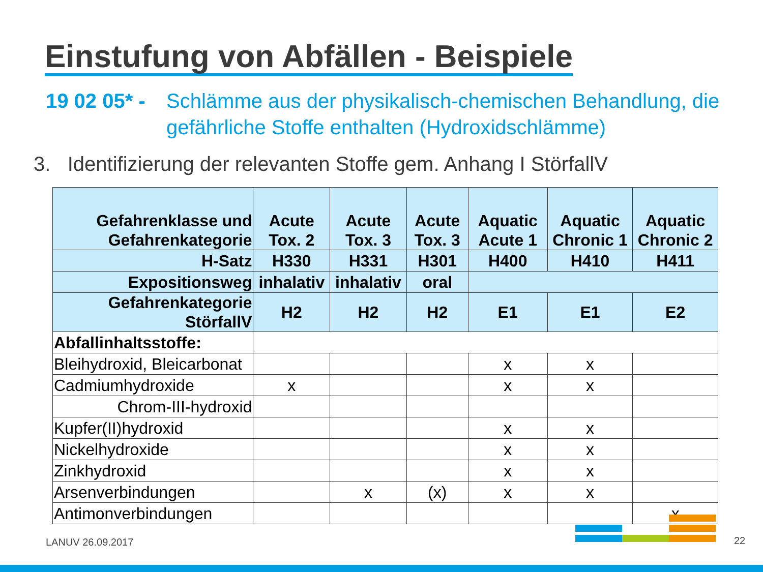Einstufung von Abfällen - Beispiele
19 02 05* - Schlämme aus der physikalisch-chemischen Behandlung, die gefährliche Stoffe enthalten (Hydroxidschlämme)
3. Identifizierung der relevanten Stoffe gem. Anhang I StörfallV
| Gefahrenklasse und Gefahrenkategorie | Acute Tox. 2 | Acute Tox. 3 | Acute Tox. 3 | Aquatic Acute 1 | Aquatic Chronic 1 | Aquatic Chronic 2 |
| --- | --- | --- | --- | --- | --- | --- |
| H-Satz | H330 | H331 | H301 | H400 | H410 | H411 |
| Expositionsweg | inhalativ | inhalativ | oral | | | |
| Gefahrenkategorie StörfallV | H2 | H2 | H2 | E1 | E1 | E2 |
| Abfallinhaltsstoffe: | | | | | | |
| Bleihydroxid, Bleicarbonat | | | | x | x | |
| Cadmiumhydroxide | x | | | x | x | |
| Chrom-III-hydroxid | | | | | | |
| Kupfer(II)hydroxid | | | | x | x | |
| Nickelhydroxide | | | | x | x | |
| Zinkhydroxid | | | | x | x | |
| Arsenverbindungen | | x | (x) | x | x | |
| Antimonverbindungen | | | | | | x |
LANUV 26.09.2017 22